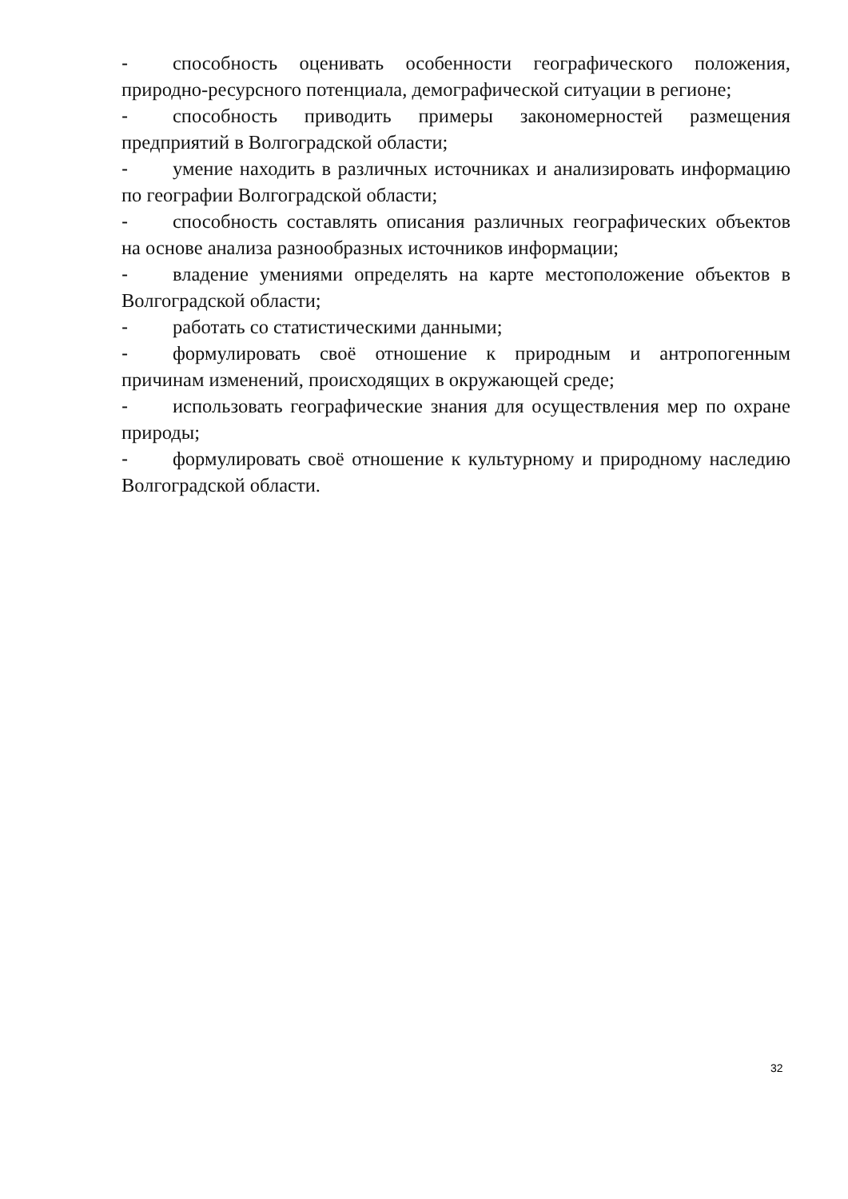- способность оценивать особенности географического положения, природно-ресурсного потенциала, демографической ситуации в регионе;
- способность приводить примеры закономерностей размещения предприятий в Волгоградской области;
- умение находить в различных источниках и анализировать информацию по географии Волгоградской области;
- способность составлять описания различных географических объектов на основе анализа разнообразных источников информации;
- владение умениями определять на карте местоположение объектов в Волгоградской области;
- работать со статистическими данными;
- формулировать своё отношение к природным и антропогенным причинам изменений, происходящих в окружающей среде;
- использовать географические знания для осуществления мер по охране природы;
- формулировать своё отношение к культурному и природному наследию Волгоградской области.
32